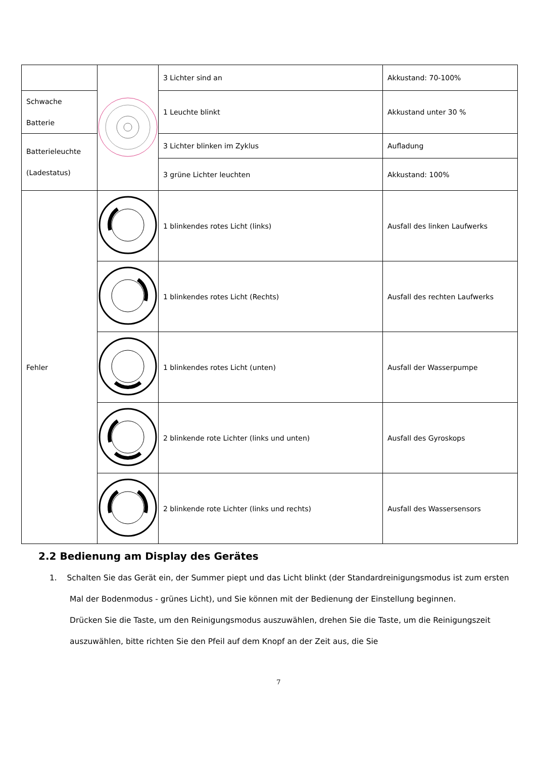| | | 3 Lichter sind an | Akkustand: 70-100% |
| Schwache Batterie | | 1 Leuchte blinkt | Akkustand unter 30 % |
| Batterieleuchte (Ladestatus) | | 3 Lichter blinken im Zyklus | Aufladung |
| | | 3 grüne Lichter leuchten | Akkustand: 100% |
| Fehler | | 1 blinkendes rotes Licht (links) | Ausfall des linken Laufwerks |
| | | 1 blinkendes rotes Licht (Rechts) | Ausfall des rechten Laufwerks |
| | | 1 blinkendes rotes Licht (unten) | Ausfall der Wasserpumpe |
| | | 2 blinkende rote Lichter (links und unten) | Ausfall des Gyroskops |
| | | 2 blinkende rote Lichter (links und rechts) | Ausfall des Wassersensors |
2.2 Bedienung am Display des Gerätes
1. Schalten Sie das Gerät ein, der Summer piept und das Licht blinkt (der Standardreinigungsmodus ist zum ersten Mal der Bodenmodus - grünes Licht), und Sie können mit der Bedienung der Einstellung beginnen.
Drücken Sie die Taste, um den Reinigungsmodus auszuwählen, drehen Sie die Taste, um die Reinigungszeit auszuwählen, bitte richten Sie den Pfeil auf dem Knopf an der Zeit aus, die Sie
7